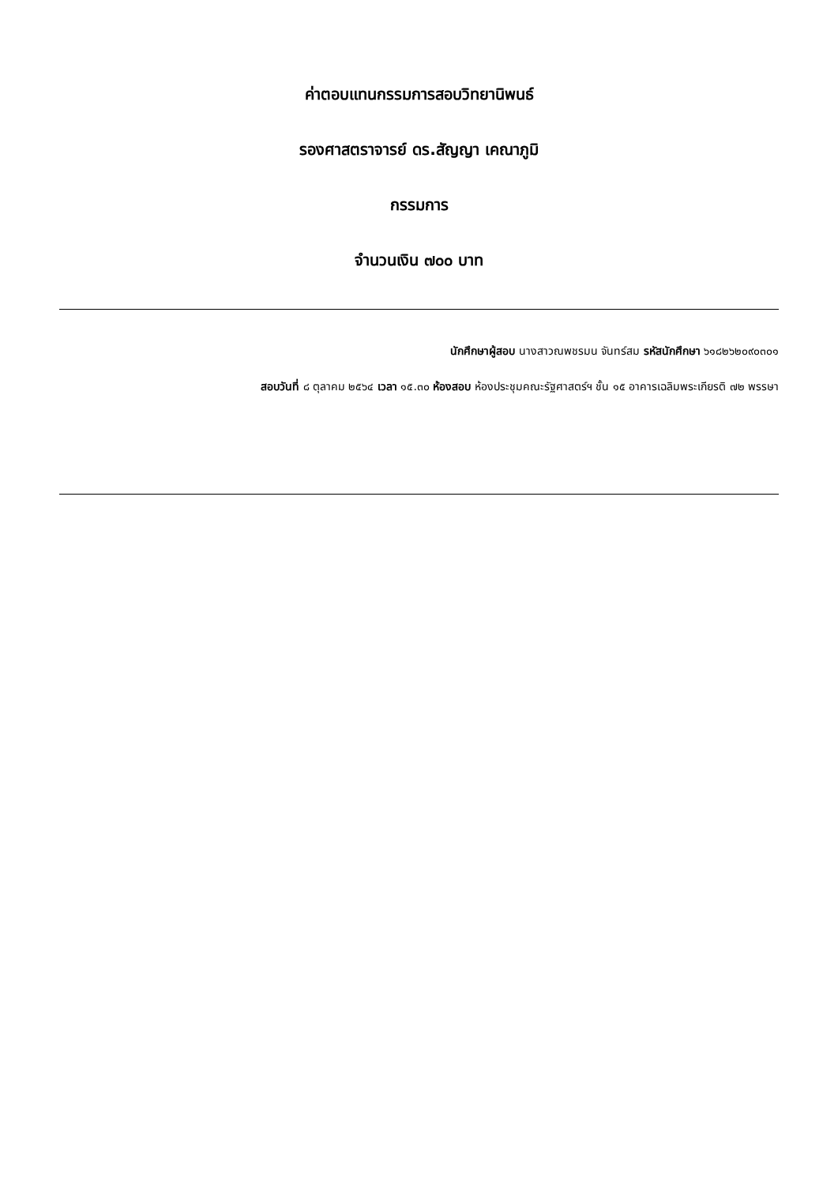ค่าตอบแทนกรรมการสอบวิทยานิพนธ์
รองศาสตราจารย์ ดร.สัญญา เคณาภูมิ
กรรมการ
จำนวนเงิน ๗๐๐ บาท
นักศึกษาผู้สอบ นางสาวณพชรมน จันทร์สม รหัสนักศึกษา ๖๑๘๒๖๒๐๙๐๓๐๑
สอบวันที่ ๘ ตุลาคม ๒๕๖๔ เวลา ๑๕.๓๐ ห้องสอบ ห้องประชุมคณะรัฐศาสตร์ฯ ชั้น ๑๕ อาคารเฉลิมพระเกียรติ ๗๒ พรรษา